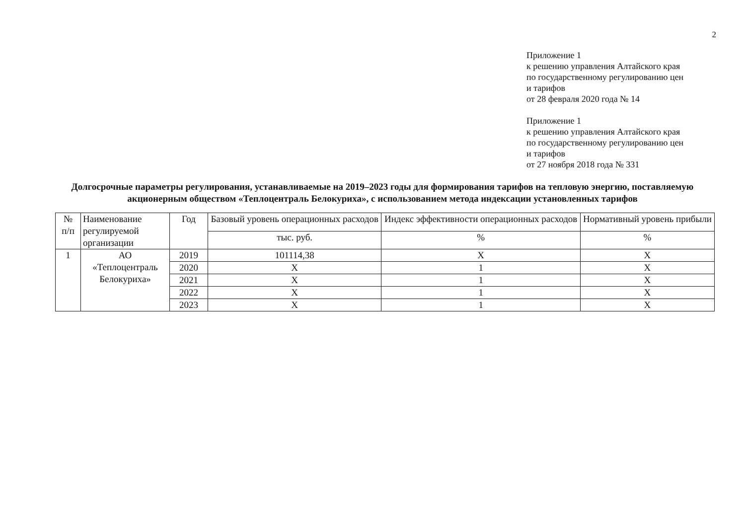2
Приложение 1
к решению управления Алтайского края
по государственному регулированию цен
и тарифов
от 28 февраля 2020 года № 14
Приложение 1
к решению управления Алтайского края
по государственному регулированию цен
и тарифов
от 27 ноября 2018 года № 331
Долгосрочные параметры регулирования, устанавливаемые на 2019–2023 годы для формирования тарифов на тепловую энергию, поставляемую акционерным обществом «Теплоцентраль Белокуриха», с использованием метода индексации установленных тарифов
| № п/п | Наименование регулируемой организации | Год | Базовый уровень операционных расходов | Индекс эффективности операционных расходов | Нормативный уровень прибыли |
| --- | --- | --- | --- | --- | --- |
| | | | тыс. руб. | % | % |
| 1 | АО «Теплоцентраль Белокуриха» | 2019 | 101114,38 | Х | Х |
| | | 2020 | Х | 1 | Х |
| | | 2021 | Х | 1 | Х |
| | | 2022 | Х | 1 | Х |
| | | 2023 | Х | 1 | Х |